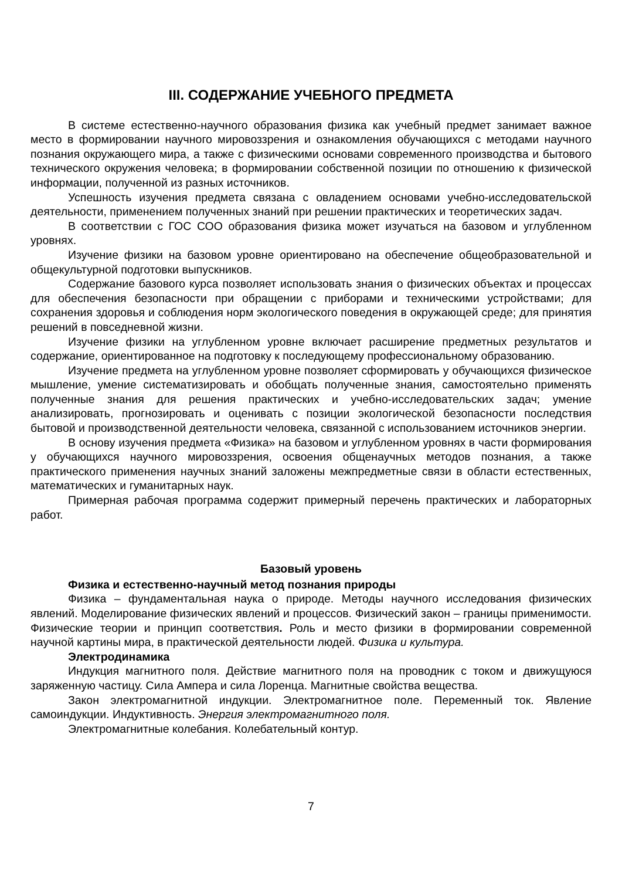III. СОДЕРЖАНИЕ УЧЕБНОГО ПРЕДМЕТА
В системе естественно-научного образования физика как учебный предмет занимает важное место в формировании научного мировоззрения и ознакомления обучающихся с методами научного познания окружающего мира, а также с физическими основами современного производства и бытового технического окружения человека; в формировании собственной позиции по отношению к физической информации, полученной из разных источников.
Успешность изучения предмета связана с овладением основами учебно-исследовательской деятельности, применением полученных знаний при решении практических и теоретических задач.
В соответствии с ГОС СОО образования физика может изучаться на базовом и углубленном уровнях.
Изучение физики на базовом уровне ориентировано на обеспечение общеобразовательной и общекультурной подготовки выпускников.
Содержание базового курса позволяет использовать знания о физических объектах и процессах для обеспечения безопасности при обращении с приборами и техническими устройствами; для сохранения здоровья и соблюдения норм экологического поведения в окружающей среде; для принятия решений в повседневной жизни.
Изучение физики на углубленном уровне включает расширение предметных результатов и содержание, ориентированное на подготовку к последующему профессиональному образованию.
Изучение предмета на углубленном уровне позволяет сформировать у обучающихся физическое мышление, умение систематизировать и обобщать полученные знания, самостоятельно применять полученные знания для решения практических и учебно-исследовательских задач; умение анализировать, прогнозировать и оценивать с позиции экологической безопасности последствия бытовой и производственной деятельности человека, связанной с использованием источников энергии.
В основу изучения предмета «Физика» на базовом и углубленном уровнях в части формирования у обучающихся научного мировоззрения, освоения общенаучных методов познания, а также практического применения научных знаний заложены межпредметные связи в области естественных, математических и гуманитарных наук.
Примерная рабочая программа содержит примерный перечень практических и лабораторных работ.
Базовый уровень
Физика и естественно-научный метод познания природы
Физика – фундаментальная наука о природе. Методы научного исследования физических явлений. Моделирование физических явлений и процессов. Физический закон – границы применимости. Физические теории и принцип соответствия. Роль и место физики в формировании современной научной картины мира, в практической деятельности людей. Физика и культура.
Электродинамика
Индукция магнитного поля. Действие магнитного поля на проводник с током и движущуюся заряженную частицу. Сила Ампера и сила Лоренца. Магнитные свойства вещества.
Закон электромагнитной индукции. Электромагнитное поле. Переменный ток. Явление самоиндукции. Индуктивность. Энергия электромагнитного поля.
Электромагнитные колебания. Колебательный контур.
7